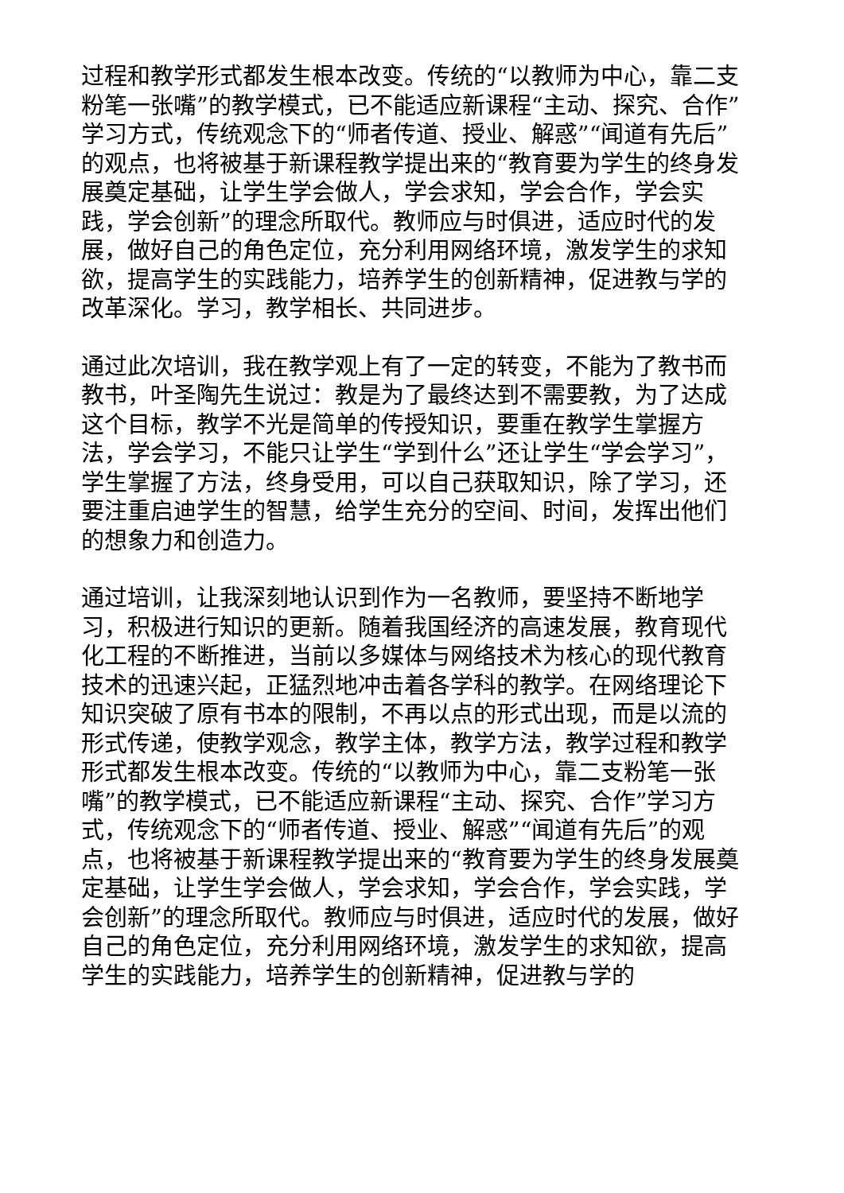过程和教学形式都发生根本改变。传统的“以教师为中心，靠二支粉笔一张嘴”的教学模式，已不能适应新课程“主动、探究、合作”学习方式，传统观念下的“师者传道、授业、解惑”“闻道有先后”的观点，也将被基于新课程教学提出来的“教育要为学生的终身发展奠定基础，让学生学会做人，学会求知，学会合作，学会实践，学会创新”的理念所取代。教师应与时俱进，适应时代的发展，做好自己的角色定位，充分利用网络环境，激发学生的求知欲，提高学生的实践能力，培养学生的创新精神，促进教与学的改革深化。学习，教学相长、共同进步。
通过此次培训，我在教学观上有了一定的转变，不能为了教书而教书，叶圣陶先生说过：教是为了最终达到不需要教，为了达成这个目标，教学不光是简单的传授知识，要重在教学生掌握方法，学会学习，不能只让学生“学到什么”还让学生“学会学习”，学生掌握了方法，终身受用，可以自己获取知识，除了学习，还要注重启迪学生的智慧，给学生充分的空间、时间，发挥出他们的想象力和创造力。
通过培训，让我深刻地认识到作为一名教师，要坚持不断地学习，积极进行知识的更新。随着我国经济的高速发展，教育现代化工程的不断推进，当前以多媒体与网络技术为核心的现代教育技术的迅速兴起，正猛烈地冲击着各学科的教学。在网络理论下知识突破了原有书本的限制，不再以点的形式出现，而是以流的形式传递，使教学观念，教学主体，教学方法，教学过程和教学形式都发生根本改变。传统的“以教师为中心，靠二支粉笔一张嘴”的教学模式，已不能适应新课程“主动、探究、合作”学习方式，传统观念下的“师者传道、授业、解惑”“闻道有先后”的观点，也将被基于新课程教学提出来的“教育要为学生的终身发展奠定基础，让学生学会做人，学会求知，学会合作，学会实践，学会创新”的理念所取代。教师应与时俱进，适应时代的发展，做好自己的角色定位，充分利用网络环境，激发学生的求知欲，提高学生的实践能力，培养学生的创新精神，促进教与学的